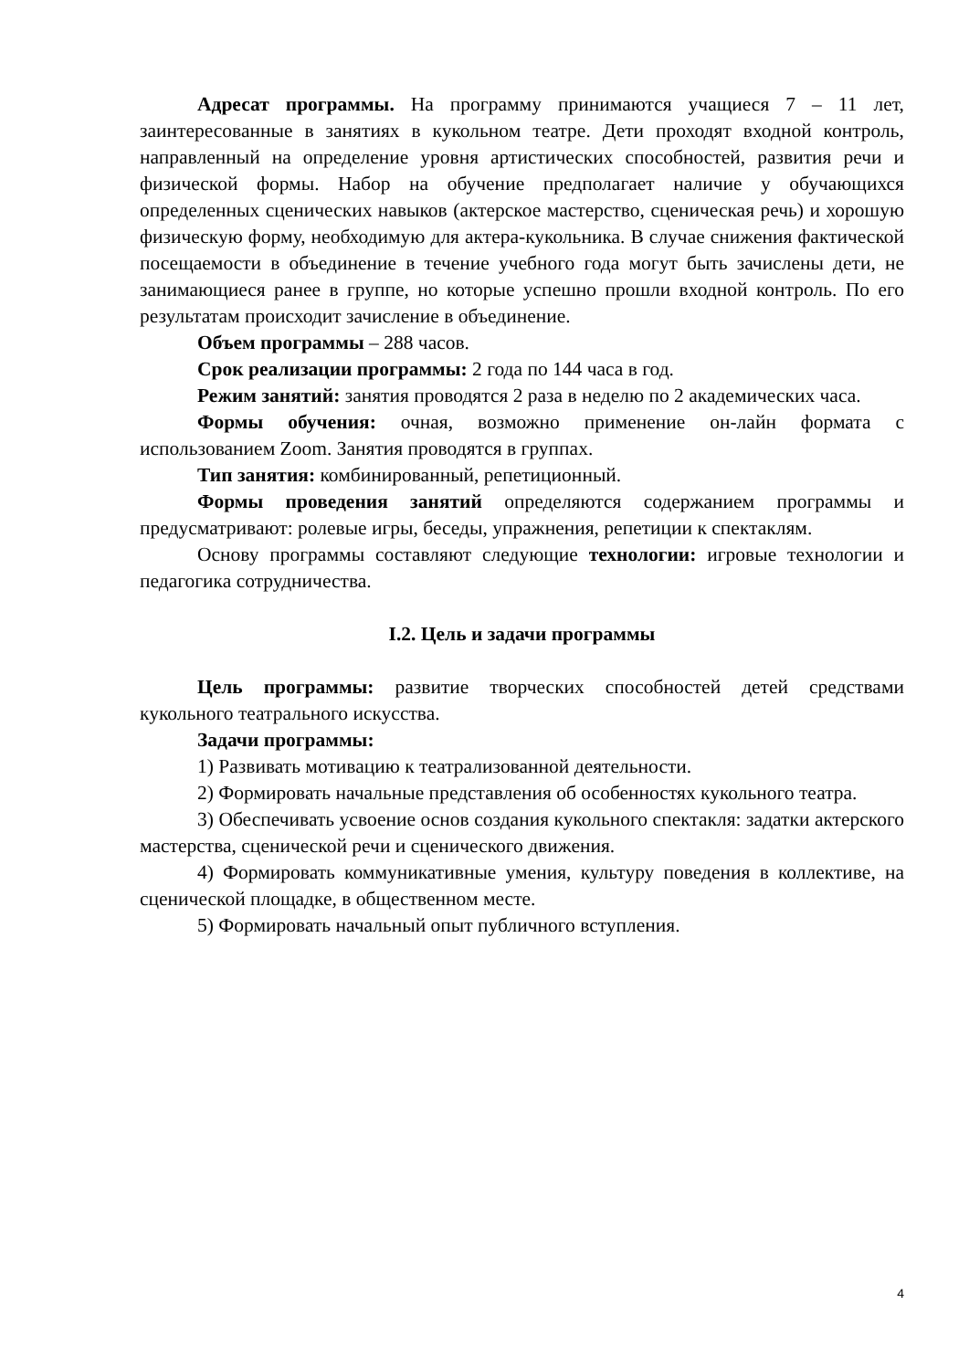Адресат программы. На программу принимаются учащиеся 7 – 11 лет, заинтересованные в занятиях в кукольном театре. Дети проходят входной контроль, направленный на определение уровня артистических способностей, развития речи и физической формы. Набор на обучение предполагает наличие у обучающихся определенных сценических навыков (актерское мастерство, сценическая речь) и хорошую физическую форму, необходимую для актера-кукольника. В случае снижения фактической посещаемости в объединение в течение учебного года могут быть зачислены дети, не занимающиеся ранее в группе, но которые успешно прошли входной контроль. По его результатам происходит зачисление в объединение.
Объем программы – 288 часов.
Срок реализации программы: 2 года по 144 часа в год.
Режим занятий: занятия проводятся 2 раза в неделю по 2 академических часа.
Формы обучения: очная, возможно применение он-лайн формата с использованием Zoom. Занятия проводятся в группах.
Тип занятия: комбинированный, репетиционный.
Формы проведения занятий определяются содержанием программы и предусматривают: ролевые игры, беседы, упражнения, репетиции к спектаклям.
Основу программы составляют следующие технологии: игровые технологии и педагогика сотрудничества.
I.2. Цель и задачи программы
Цель программы: развитие творческих способностей детей средствами кукольного театрального искусства.
Задачи программы:
1) Развивать мотивацию к театрализованной деятельности.
2) Формировать начальные представления об особенностях кукольного театра.
3) Обеспечивать усвоение основ создания кукольного спектакля: задатки актерского мастерства, сценической речи и сценического движения.
4) Формировать коммуникативные умения, культуру поведения в коллективе, на сценической площадке, в общественном месте.
5) Формировать начальный опыт публичного вступления.
4